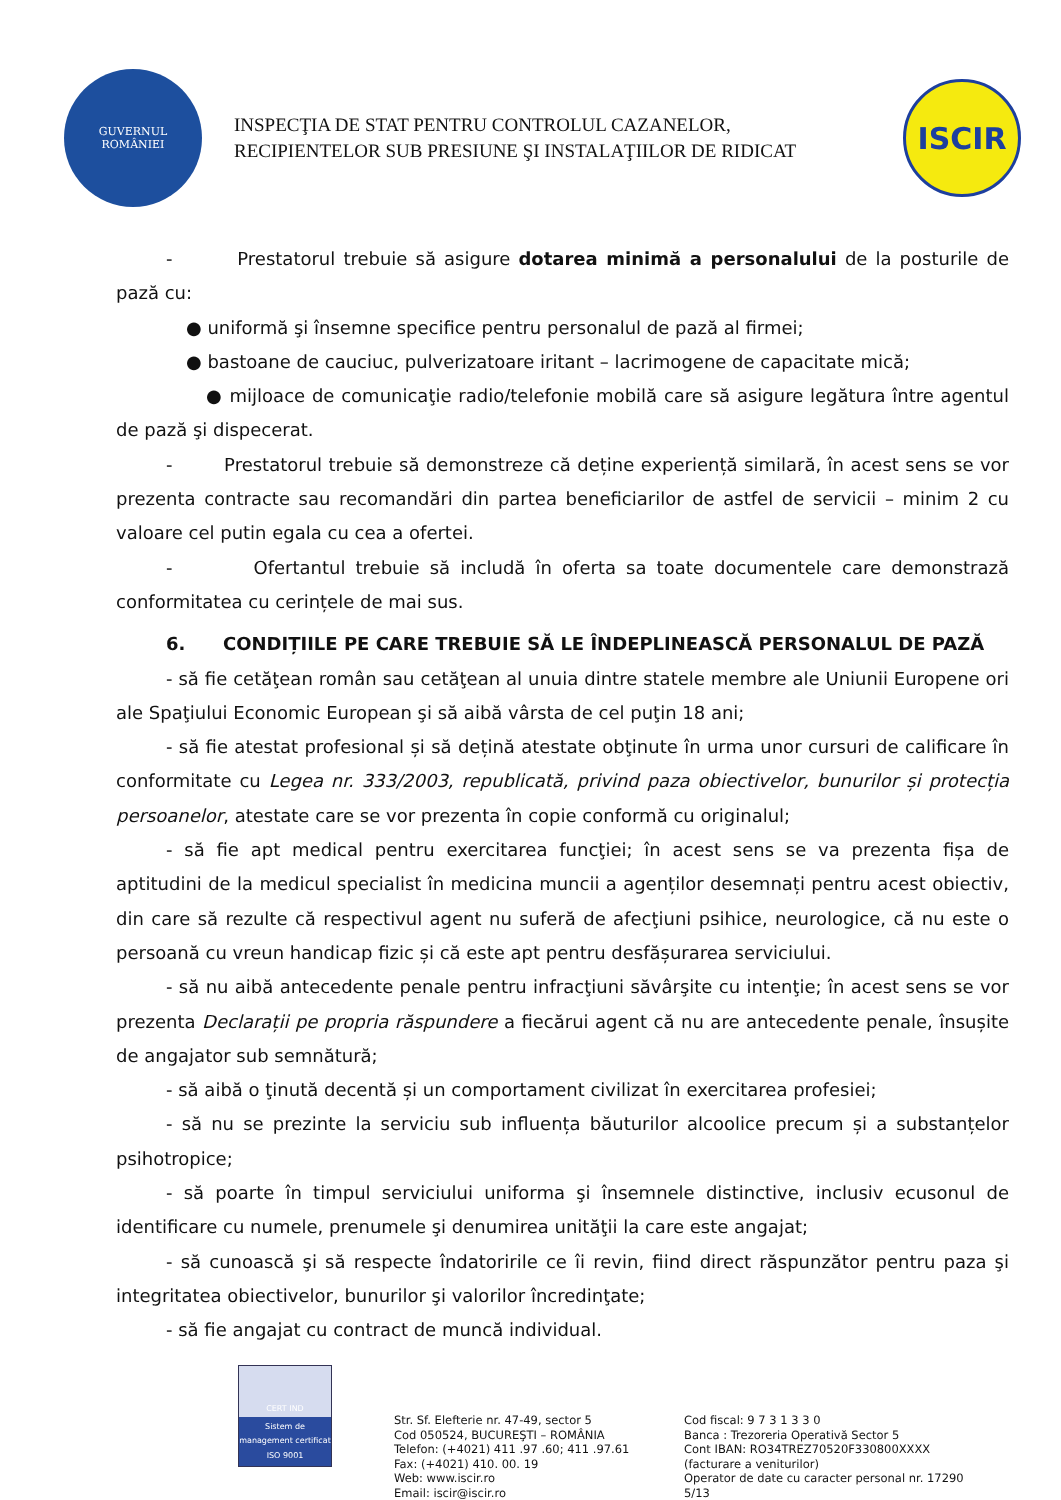GUVERNUL
ROMÂNIEI
INSPECŢIA DE STAT PENTRU CONTROLUL CAZANELOR,
RECIPIENTELOR SUB PRESIUNE ŞI INSTALAŢIILOR DE RIDICAT
ISCIR
- Prestatorul trebuie să asigure dotarea minimă a personalului de la posturile de pază cu:
● uniformă şi însemne specifice pentru personalul de pază al firmei;
● bastoane de cauciuc, pulverizatoare iritant – lacrimogene de capacitate mică;
● mijloace de comunicaţie radio/telefonie mobilă care să asigure legătura între agentul de pază şi dispecerat.
- Prestatorul trebuie să demonstreze că deține experiență similară, în acest sens se vor prezenta contracte sau recomandări din partea beneficiarilor de astfel de servicii – minim 2 cu valoare cel putin egala cu cea a ofertei.
- Ofertantul trebuie să includă în oferta sa toate documentele care demonstrază conformitatea cu cerințele de mai sus.
6. CONDIȚIILE PE CARE TREBUIE SĂ LE ÎNDEPLINEASCĂ PERSONALUL DE PAZĂ
- să fie cetăţean român sau cetăţean al unuia dintre statele membre ale Uniunii Europene ori ale Spaţiului Economic European şi să aibă vârsta de cel puţin 18 ani;
- să fie atestat profesional și să dețină atestate obţinute în urma unor cursuri de calificare în conformitate cu Legea nr. 333/2003, republicată, privind paza obiectivelor, bunurilor și protecția persoanelor, atestate care se vor prezenta în copie conformă cu originalul;
- să fie apt medical pentru exercitarea funcţiei; în acest sens se va prezenta fișa de aptitudini de la medicul specialist în medicina muncii a agenților desemnați pentru acest obiectiv, din care să rezulte că respectivul agent nu suferă de afecţiuni psihice, neurologice, că nu este o persoană cu vreun handicap fizic și că este apt pentru desfășurarea serviciului.
- să nu aibă antecedente penale pentru infracţiuni săvârşite cu intenţie; în acest sens se vor prezenta Declarații pe propria răspundere a fiecărui agent că nu are antecedente penale, însușite de angajator sub semnătură;
- să aibă o ţinută decentă și un comportament civilizat în exercitarea profesiei;
- să nu se prezinte la serviciu sub influența băuturilor alcoolice precum și a substanțelor psihotropice;
- să poarte în timpul serviciului uniforma şi însemnele distinctive, inclusiv ecusonul de identificare cu numele, prenumele şi denumirea unităţii la care este angajat;
- să cunoască şi să respecte îndatoririle ce îi revin, fiind direct răspunzător pentru paza şi integritatea obiectivelor, bunurilor şi valorilor încredinţate;
- să fie angajat cu contract de muncă individual.
CERT IND
Sistem de management certificat
ISO 9001
Str. Sf. Elefterie nr. 47-49, sector 5
Cod 050524, BUCUREŞTI – ROMÂNIA
Telefon: (+4021) 411 .97 .60; 411 .97.61
Fax: (+4021) 410. 00. 19
Web: www.iscir.ro
Email: iscir@iscir.ro
Cod fiscal: 9 7 3 1 3 3 0
Banca : Trezoreria Operativă Sector 5
Cont IBAN: RO34TREZ70520F330800XXXX
(facturare a veniturilor)
Operator de date cu caracter personal nr. 17290
5/13